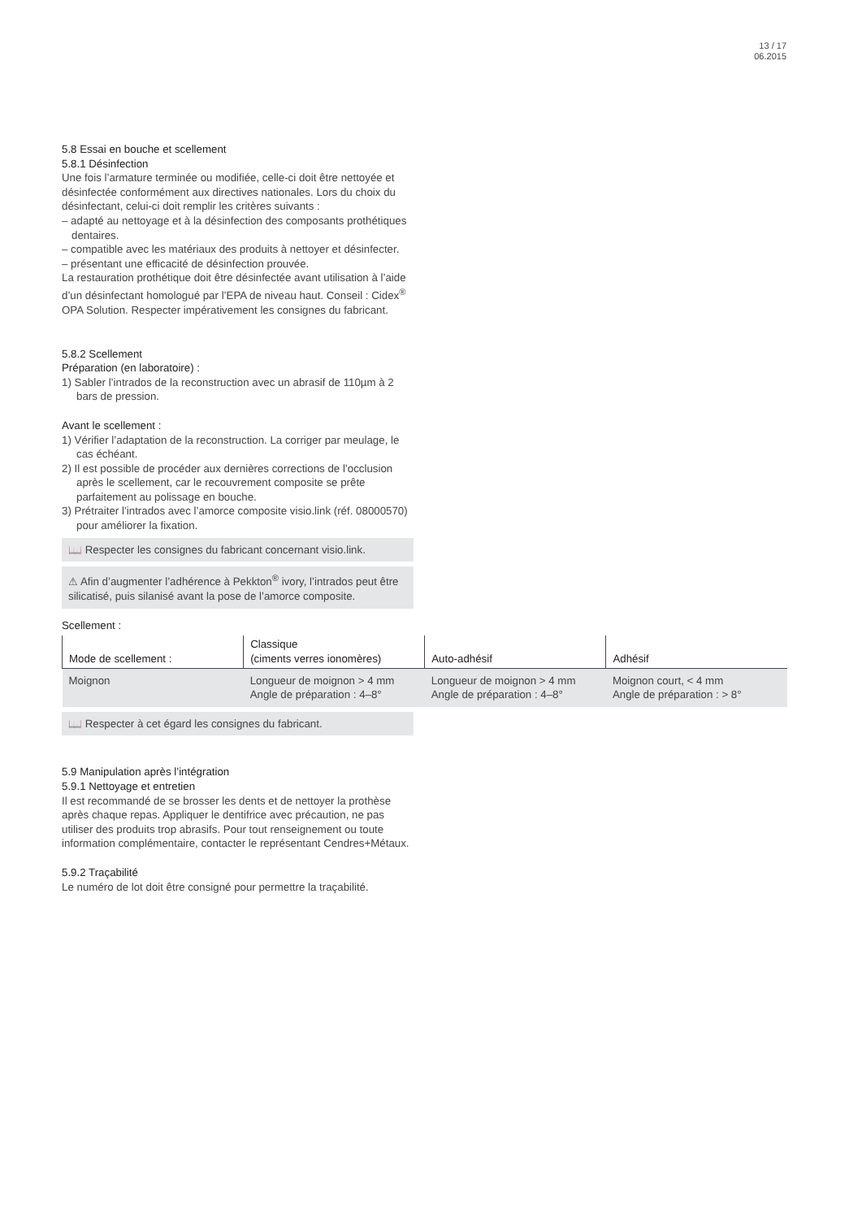13 / 17
06.2015
5.8 Essai en bouche et scellement
5.8.1 Désinfection
Une fois l’armature terminée ou modifiée, celle-ci doit être nettoyée et désinfectée conformément aux directives nationales. Lors du choix du désinfectant, celui-ci doit remplir les critères suivants :
– adapté au nettoyage et à la désinfection des composants prothétiques dentaires.
– compatible avec les matériaux des produits à nettoyer et désinfecter.
– présentant une efficacité de désinfection prouvée.
La restauration prothétique doit être désinfectée avant utilisation à l’aide d’un désinfectant homologué par l’EPA de niveau haut. Conseil : Cidex<sup>®</sup> OPA Solution. Respecter impérativement les consignes du fabricant.
5.8.2 Scellement
Préparation (en laboratoire) :
1) Sabler l’intrados de la reconstruction avec un abrasif de 110µm à 2 bars de pression.
Avant le scellement :
1) Vérifier l’adaptation de la reconstruction. La corriger par meulage, le cas échéant.
2) Il est possible de procéder aux dernières corrections de l’occlusion après le scellement, car le recouvrement composite se prête parfaitement au polissage en bouche.
3) Prétraiter l’intrados avec l’amorce composite visio.link (réf. 08000570) pour améliorer la fixation.
📖 Respecter les consignes du fabricant concernant visio.link.
⚠ Afin d’augmenter l’adhérence à Pekkton<sup>®</sup> ivory, l’intrados peut être silicatisé, puis silanisé avant la pose de l’amorce composite.
Scellement :
| Mode de scellement : | Classique (ciments verres ionomères) | Auto-adhésif | Adhésif |
| --- | --- | --- | --- |
| Moignon | Longueur de moignon > 4 mm Angle de préparation : 4–8° | Longueur de moignon > 4 mm Angle de préparation : 4–8° | Moignon court, < 4 mm Angle de préparation : > 8° |
📖 Respecter à cet égard les consignes du fabricant.
5.9 Manipulation après l’intégration
5.9.1 Nettoyage et entretien
Il est recommandé de se brosser les dents et de nettoyer la prothèse après chaque repas. Appliquer le dentifrice avec précaution, ne pas utiliser des produits trop abrasifs. Pour tout renseignement ou toute information complémentaire, contacter le représentant Cendres+Métaux.
5.9.2 Traçabilité
Le numéro de lot doit être consigné pour permettre la traçabilité.